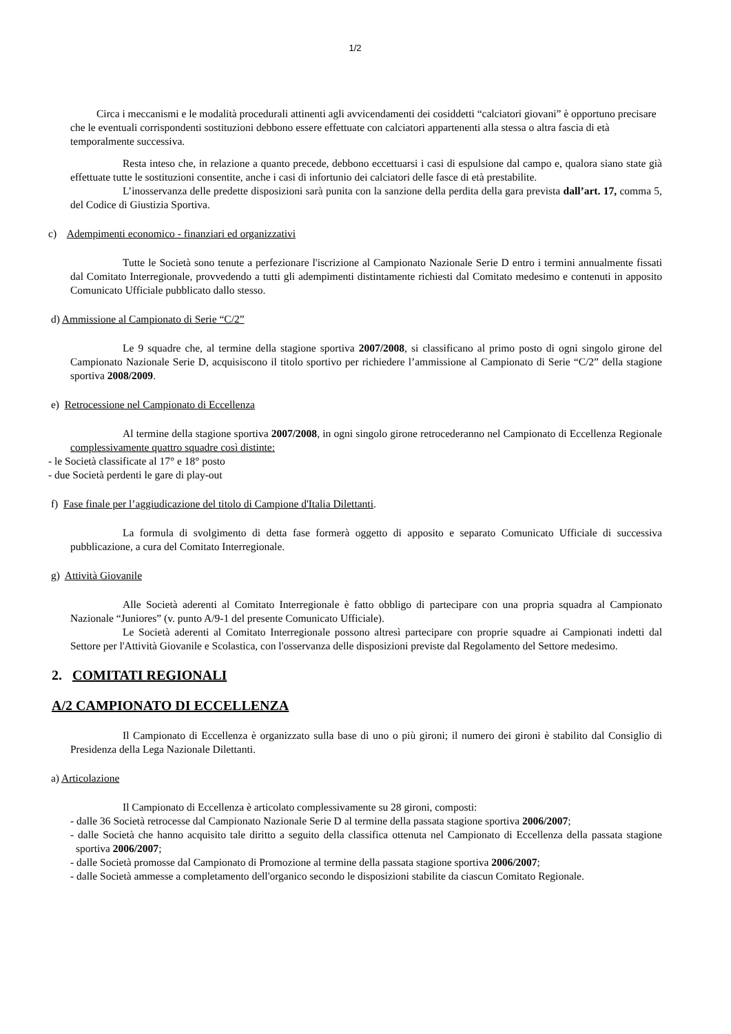1/2
Circa i meccanismi e le modalità procedurali attinenti agli avvicendamenti dei cosiddetti “calciatori giovani” è opportuno precisare che le eventuali corrispondenti sostituzioni debbono essere effettuate con calciatori appartenenti alla stessa o altra fascia di età temporalmente successiva.
Resta inteso che, in relazione a quanto precede, debbono eccettuarsi i casi di espulsione dal campo e, qualora siano state già effettuate tutte le sostituzioni consentite, anche i casi di infortunio dei calciatori delle fasce di età prestabilite.
L’inosservanza delle predette disposizioni sarà punita con la sanzione della perdita della gara prevista dall’art. 17, comma 5, del Codice di Giustizia Sportiva.
c) Adempimenti economico - finanziari ed organizzativi
Tutte le Società sono tenute a perfezionare l'iscrizione al Campionato Nazionale Serie D entro i termini annualmente fissati dal Comitato Interregionale, provvedendo a tutti gli adempimenti distintamente richiesti dal Comitato medesimo e contenuti in apposito Comunicato Ufficiale pubblicato dallo stesso.
d) Ammissione al Campionato di Serie “C/2”
Le 9 squadre che, al termine della stagione sportiva 2007/2008, si classificano al primo posto di ogni singolo girone del Campionato Nazionale Serie D, acquisiscono il titolo sportivo per richiedere l’ammissione al Campionato di Serie “C/2” della stagione sportiva 2008/2009.
e) Retrocessione nel Campionato di Eccellenza
Al termine della stagione sportiva 2007/2008, in ogni singolo girone retrocederanno nel Campionato di Eccellenza Regionale complessivamente quattro squadre così distinte:
- le Società classificate al 17° e 18° posto
- due Società perdenti le gare di play-out
f) Fase finale per l’aggiudicazione del titolo di Campione d'Italia Dilettanti.
La formula di svolgimento di detta fase formerà oggetto di apposito e separato Comunicato Ufficiale di successiva pubblicazione, a cura del Comitato Interregionale.
g) Attività Giovanile
Alle Società aderenti al Comitato Interregionale è fatto obbligo di partecipare con una propria squadra al Campionato Nazionale “Juniores” (v. punto A/9-1 del presente Comunicato Ufficiale).
Le Società aderenti al Comitato Interregionale possono altresì partecipare con proprie squadre ai Campionati indetti dal Settore per l'Attività Giovanile e Scolastica, con l'osservanza delle disposizioni previste dal Regolamento del Settore medesimo.
2. COMITATI REGIONALI
A/2 CAMPIONATO DI ECCELLENZA
Il Campionato di Eccellenza è organizzato sulla base di uno o più gironi; il numero dei gironi è stabilito dal Consiglio di Presidenza della Lega Nazionale Dilettanti.
a) Articolazione
Il Campionato di Eccellenza è articolato complessivamente su 28 gironi, composti:
- dalle 36 Società retrocesse dal Campionato Nazionale Serie D al termine della passata stagione sportiva 2006/2007;
- dalle Società che hanno acquisito tale diritto a seguito della classifica ottenuta nel Campionato di Eccellenza della passata stagione sportiva 2006/2007;
- dalle Società promosse dal Campionato di Promozione al termine della passata stagione sportiva 2006/2007;
- dalle Società ammesse a completamento dell'organico secondo le disposizioni stabilite da ciascun Comitato Regionale.